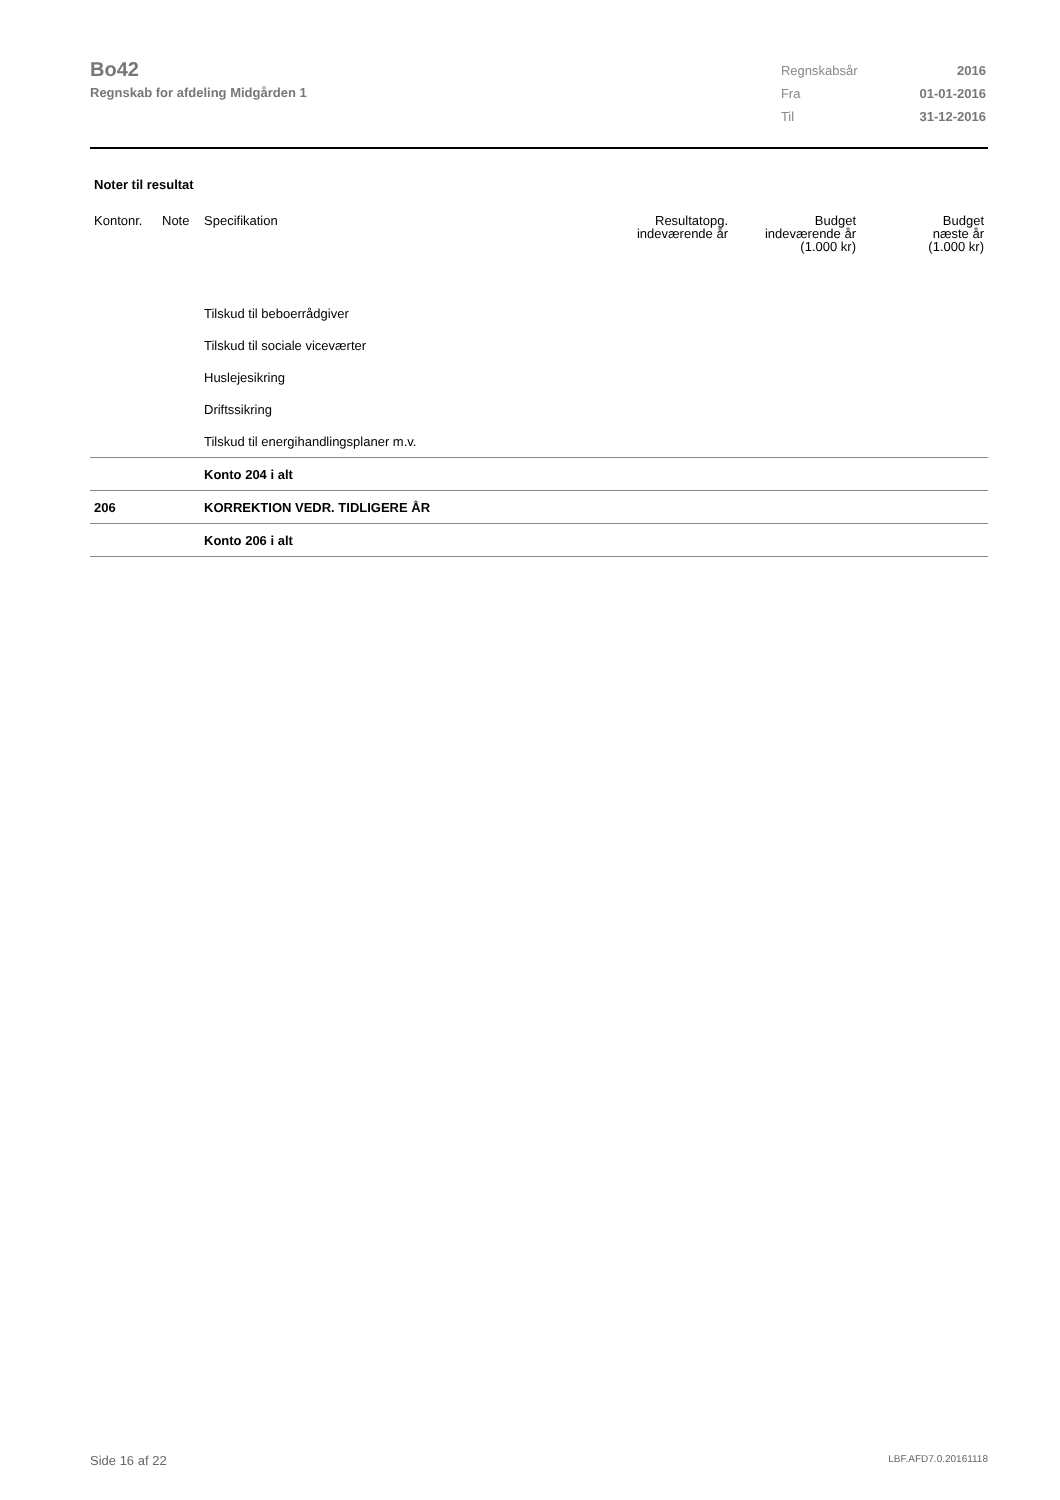Bo42
Regnskab for afdeling Midgården 1
| Regnskabsår | 2016 |
| Fra | 01-01-2016 |
| Til | 31-12-2016 |
Noter til resultat
| Kontonr. | Note | Specifikation | Resultatopg. indeværende år | Budget indeværende år (1.000 kr) | Budget næste år (1.000 kr) |
| --- | --- | --- | --- | --- | --- |
| | | Tilskud til beboerrådgiver | | | |
| | | Tilskud til sociale viceværter | | | |
| | | Huslejesikring | | | |
| | | Driftssikring | | | |
| | | Tilskud til energihandlingsplaner m.v. | | | |
| | | Konto 204 i alt | | | |
| 206 | | KORREKTION VEDR. TIDLIGERE ÅR | | | |
| | | Konto 206 i alt | | | |
Side 16 af 22 LBF.AFD7.0.20161118